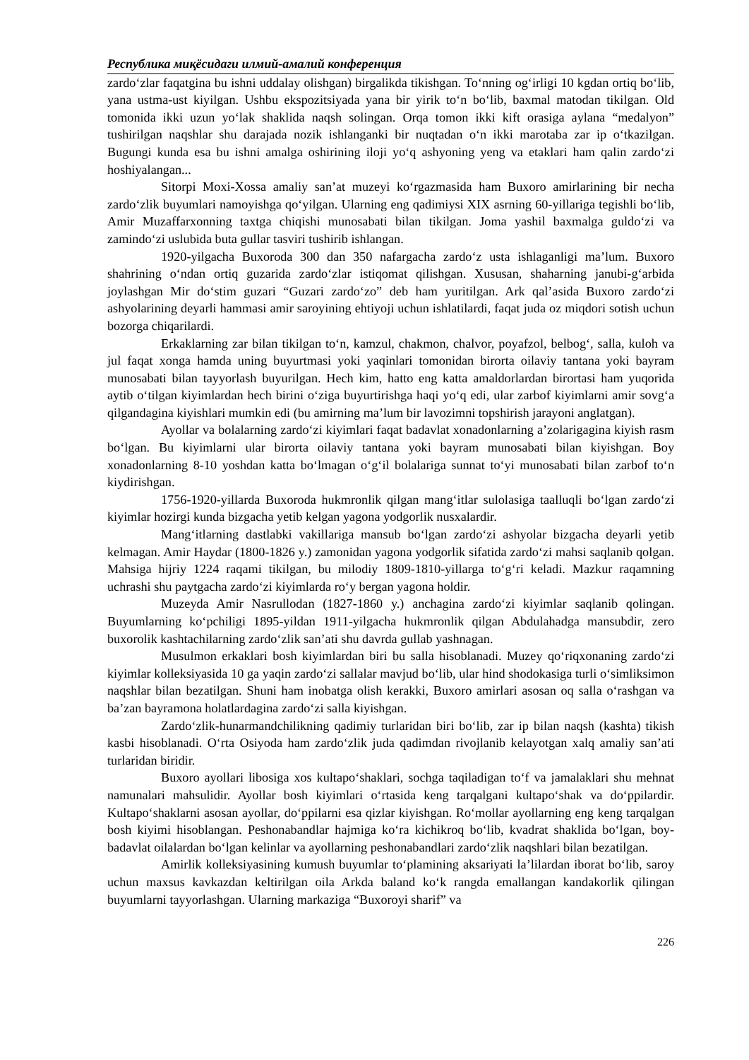Республика миқёсидаги илмий-амалий конференция
zardo‘zlar faqatgina bu ishni uddalay olishgan) birgalikda tikishgan. To‘nning og‘irligi 10 kgdan ortiq bo‘lib, yana ustma-ust kiyilgan. Ushbu ekspozitsiyada yana bir yirik to‘n bo‘lib, baxmal matodan tikilgan. Old tomonida ikki uzun yo‘lak shaklida naqsh solingan. Orqa tomon ikki kift orasiga aylana “medalyon” tushirilgan naqshlar shu darajada nozik ishlanganki bir nuqtadan o‘n ikki marotaba zar ip o‘tkazilgan. Bugungi kunda esa bu ishni amalga oshirining iloji yo‘q ashyoning yeng va etaklari ham qalin zardo‘zi hoshiyalangan...
Sitorpi Moxi-Xossa amaliy san’at muzeyi ko‘rgazmasida ham Buxoro amirlarining bir necha zardo‘zlik buyumlari namoyishga qo‘yilgan. Ularning eng qadimiysi XIX asrning 60-yillariga tegishli bo‘lib, Amir Muzaffarxonning taxtga chiqishi munosabati bilan tikilgan. Joma yashil baxmalga guldo‘zi va zamindo‘zi uslubida buta gullar tasviri tushirib ishlangan.
1920-yilgacha Buxoroda 300 dan 350 nafargacha zardo‘z usta ishlaganligi ma’lum. Buxoro shahrining o‘ndan ortiq guzarida zardo‘zlar istiqomat qilishgan. Xususan, shaharning janubi-g‘arbida joylashgan Mir do‘stim guzari “Guzari zardo‘zo” deb ham yuritilgan. Ark qal’asida Buxoro zardo‘zi ashyolarining deyarli hammasi amir saroyining ehtiyoji uchun ishlatilardi, faqat juda oz miqdori sotish uchun bozorga chiqarilardi.
Erkaklarning zar bilan tikilgan to‘n, kamzul, chakmon, chalvor, poyafzol, belbog‘, salla, kuloh va jul faqat xonga hamda uning buyurtmasi yoki yaqinlari tomonidan birorta oilaviy tantana yoki bayram munosabati bilan tayyorlash buyurilgan. Hech kim, hatto eng katta amaldorlardan birortasi ham yuqorida aytib o‘tilgan kiyimlardan hech birini o‘ziga buyurtirishga haqi yo‘q edi, ular zarbof kiyimlarni amir sovg‘a qilgandagina kiyishlari mumkin edi (bu amirning ma’lum bir lavozimni topshirish jarayoni anglatgan).
Ayollar va bolalarning zardo‘zi kiyimlari faqat badavlat xonadonlarning a’zolarigagina kiyish rasm bo‘lgan. Bu kiyimlarni ular birorta oilaviy tantana yoki bayram munosabati bilan kiyishgan. Boy xonadonlarning 8-10 yoshdan katta bo‘lmagan o‘g‘il bolalariga sunnat to‘yi munosabati bilan zarbof to‘n kiydirishgan.
1756-1920-yillarda Buxoroda hukmronlik qilgan mang‘itlar sulolasiga taalluqli bo‘lgan zardo‘zi kiyimlar hozirgi kunda bizgacha yetib kelgan yagona yodgorlik nusxalardir.
Mang‘itlarning dastlabki vakillariga mansub bo‘lgan zardo‘zi ashyolar bizgacha deyarli yetib kelmagan. Amir Haydar (1800-1826 y.) zamonidan yagona yodgorlik sifatida zardo‘zi mahsi saqlanib qolgan. Mahsiga hijriy 1224 raqami tikilgan, bu milodiy 1809-1810-yillarga to‘g‘ri keladi. Mazkur raqamning uchrashi shu paytgacha zardo‘zi kiyimlarda ro‘y bergan yagona holdir.
Muzeyda Amir Nasrullodan (1827-1860 y.) anchagina zardo‘zi kiyimlar saqlanib qolingan. Buyumlarning ko‘pchiligi 1895-yildan 1911-yilgacha hukmronlik qilgan Abdulahadga mansubdir, zero buxorolik kashtachilarning zardo‘zlik san’ati shu davrda gullab yashnagan.
Musulmon erkaklari bosh kiyimlardan biri bu salla hisoblanadi. Muzey qo‘riqxonaning zardo‘zi kiyimlar kolleksiyasida 10 ga yaqin zardo‘zi sallalar mavjud bo‘lib, ular hind shodokasiga turli o‘simliksimon naqshlar bilan bezatilgan. Shuni ham inobatga olish kerakki, Buxoro amirlari asosan oq salla o‘rashgan va ba’zan bayramona holatlardagina zardo‘zi salla kiyishgan.
Zardo‘zlik-hunarmandchilikning qadimiy turlaridan biri bo‘lib, zar ip bilan naqsh (kashta) tikish kasbi hisoblanadi. O‘rta Osiyoda ham zardo‘zlik juda qadimdan rivojlanib kelayotgan xalq amaliy san’ati turlaridan biridir.
Buxoro ayollari libosiga xos kultapo‘shaklari, sochga taqiladigan to‘f va jamalaklari shu mehnat namunalari mahsulidir. Ayollar bosh kiyimlari o‘rtasida keng tarqalgani kultapo‘shak va do‘ppilardir. Kultapo‘shaklarni asosan ayollar, do‘ppilarni esa qizlar kiyishgan. Ro‘mollar ayollarning eng keng tarqalgan bosh kiyimi hisoblangan. Peshonabandlar hajmiga ko‘ra kichikroq bo‘lib, kvadrat shaklida bo‘lgan, boy-badavlat oilalardan bo‘lgan kelinlar va ayollarning peshonabandlari zardo‘zlik naqshlari bilan bezatilgan.
Amirlik kolleksiyasining kumush buyumlar to‘plamining aksariyati la’lilardan iborat bo‘lib, saroy uchun maxsus kavkazdan keltirilgan oila Arkda baland ko‘k rangda emallangan kandakorlik qilingan buyumlarni tayyorlashgan. Ularning markaziga “Buxoroyi sharif” va
226